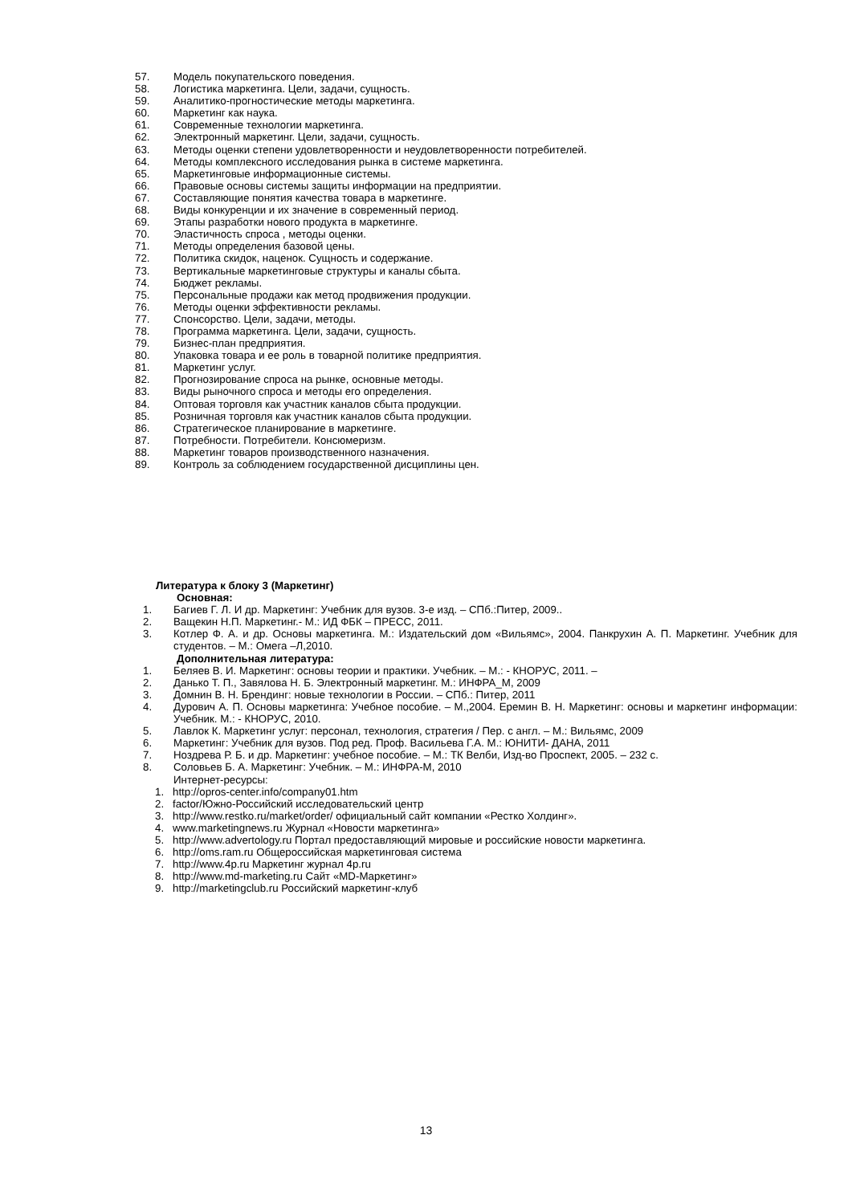57. Модель покупательского поведения.
58. Логистика маркетинга. Цели, задачи, сущность.
59. Аналитико-прогностические методы маркетинга.
60. Маркетинг как наука.
61. Современные технологии маркетинга.
62. Электронный маркетинг. Цели, задачи, сущность.
63. Методы оценки степени удовлетворенности и неудовлетворенности потребителей.
64. Методы комплексного исследования рынка в системе маркетинга.
65. Маркетинговые информационные системы.
66. Правовые основы системы защиты информации на предприятии.
67. Составляющие понятия качества товара в маркетинге.
68. Виды конкуренции и их значение в современный период.
69. Этапы разработки нового продукта в маркетинге.
70. Эластичность спроса , методы оценки.
71. Методы определения базовой цены.
72. Политика скидок, наценок. Сущность и содержание.
73. Вертикальные маркетинговые структуры и каналы сбыта.
74. Бюджет рекламы.
75. Персональные продажи как метод продвижения продукции.
76. Методы оценки эффективности рекламы.
77. Спонсорство. Цели, задачи, методы.
78. Программа маркетинга. Цели, задачи, сущность.
79. Бизнес-план предприятия.
80. Упаковка товара и ее роль в товарной политике предприятия.
81. Маркетинг услуг.
82. Прогнозирование спроса на рынке, основные методы.
83. Виды рыночного спроса и методы его определения.
84. Оптовая торговля как участник каналов сбыта продукции.
85. Розничная торговля как участник каналов сбыта продукции.
86. Стратегическое планирование в маркетинге.
87. Потребности. Потребители. Консюмеризм.
88. Маркетинг товаров производственного назначения.
89. Контроль за соблюдением государственной дисциплины цен.
Литература к блоку 3 (Маркетинг)
Основная:
1. Багиев Г. Л. И др. Маркетинг: Учебник для вузов. 3-е изд. – СПб.:Питер, 2009..
2. Ващекин Н.П. Маркетинг.- М.: ИД ФБК – ПРЕСС, 2011.
3. Котлер Ф. А. и др. Основы маркетинга. М.: Издательский дом «Вильямс», 2004. Панкрухин А. П. Маркетинг. Учебник для студентов. – М.: Омега –Л,2010.
Дополнительная литература:
1. Беляев В. И. Маркетинг: основы теории и практики. Учебник. – М.: - КНОРУС, 2011. –
2. Данько Т. П., Завялова Н. Б. Электронный маркетинг. М.: ИНФРА_М, 2009
3. Домнин В. Н. Брендинг: новые технологии в России. – СПб.: Питер, 2011
4. Дурович А. П. Основы маркетинга: Учебное пособие. – М.,2004. Еремин В. Н. Маркетинг: основы и маркетинг информации: Учебник. М.: - КНОРУС, 2010.
5. Лавлок К. Маркетинг услуг: персонал, технология, стратегия / Пер. с англ. – М.: Вильямс, 2009
6. Маркетинг: Учебник для вузов. Под ред. Проф. Васильева Г.А. М.: ЮНИТИ- ДАНА, 2011
7. Ноздрева Р. Б. и др. Маркетинг: учебное пособие. – М.: ТК Велби, Изд-во Проспект, 2005. – 232 с.
8. Соловьев Б. А. Маркетинг: Учебник. – М.: ИНФРА-М, 2010
Интернет-ресурсы:
1. http://opros-center.info/company01.htm
2. factor/Южно-Российский исследовательский центр
3. http://www.restko.ru/market/order/ официальный сайт компании «Рестко Холдинг».
4. www.marketingnews.ru Журнал «Новости маркетинга»
5. http://www.advertology.ru Портал предоставляющий мировые и российские новости маркетинга.
6. http://oms.ram.ru Общероссийская маркетинговая система
7. http://www.4p.ru Маркетинг журнал 4p.ru
8. http://www.md-marketing.ru Сайт «MD-Маркетинг»
9. http://marketingclub.ru Российский маркетинг-клуб
13